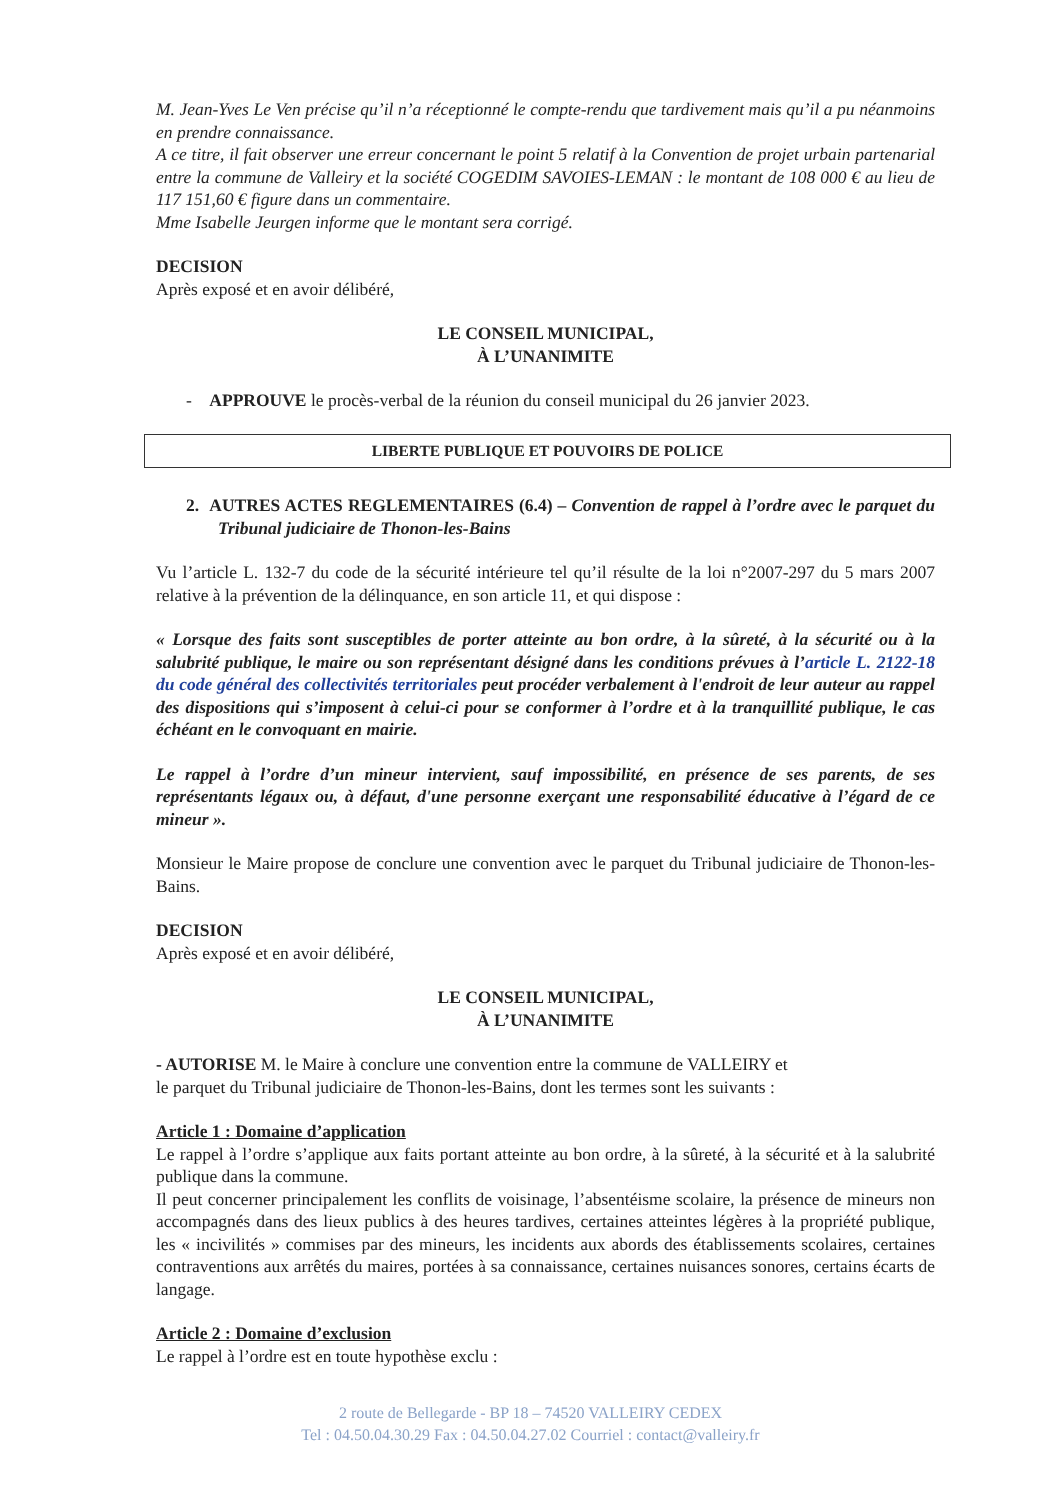M. Jean-Yves Le Ven précise qu’il n’a réceptionné le compte-rendu que tardivement mais qu’il a pu néanmoins en prendre connaissance.
A ce titre, il fait observer une erreur concernant le point 5 relatif à la Convention de projet urbain partenarial entre la commune de Valleiry et la société COGEDIM SAVOIES-LEMAN : le montant de 108 000 € au lieu de 117 151,60 € figure dans un commentaire.
Mme Isabelle Jeurgen informe que le montant sera corrigé.
DECISION
Après exposé et en avoir délibéré,
LE CONSEIL MUNICIPAL,
À L’UNANIMITE
- APPROUVE le procès-verbal de la réunion du conseil municipal du 26 janvier 2023.
LIBERTE PUBLIQUE ET POUVOIRS DE POLICE
2. AUTRES ACTES REGLEMENTAIRES (6.4) – Convention de rappel à l’ordre avec le parquet du Tribunal judiciaire de Thonon-les-Bains
Vu l’article L. 132-7 du code de la sécurité intérieure tel qu’il résulte de la loi n°2007-297 du 5 mars 2007 relative à la prévention de la délinquance, en son article 11, et qui dispose :
« Lorsque des faits sont susceptibles de porter atteinte au bon ordre, à la sûreté, à la sécurité ou à la salubrité publique, le maire ou son représentant désigné dans les conditions prévues à l’article L. 2122-18 du code général des collectivités territoriales peut procéder verbalement à l'endroit de leur auteur au rappel des dispositions qui s’imposent à celui-ci pour se conformer à l’ordre et à la tranquillité publique, le cas échéant en le convoquant en mairie.
Le rappel à l’ordre d’un mineur intervient, sauf impossibilité, en présence de ses parents, de ses représentants légaux ou, à défaut, d'une personne exerçant une responsabilité éducative à l’égard de ce mineur ».
Monsieur le Maire propose de conclure une convention avec le parquet du Tribunal judiciaire de Thonon-les-Bains.
DECISION
Après exposé et en avoir délibéré,
LE CONSEIL MUNICIPAL,
À L’UNANIMITE
- AUTORISE M. le Maire à conclure une convention entre la commune de VALLEIRY et
le parquet du Tribunal judiciaire de Thonon-les-Bains, dont les termes sont les suivants :
Article 1 : Domaine d’application
Le rappel à l’ordre s’applique aux faits portant atteinte au bon ordre, à la sûreté, à la sécurité et à la salubrité publique dans la commune.
Il peut concerner principalement les conflits de voisinage, l’absentéisme scolaire, la présence de mineurs non accompagnés dans des lieux publics à des heures tardives, certaines atteintes légères à la propriété publique, les « incivilités » commises par des mineurs, les incidents aux abords des établissements scolaires, certaines contraventions aux arrêtés du maires, portées à sa connaissance, certaines nuisances sonores, certains écarts de langage.
Article 2 : Domaine d’exclusion
Le rappel à l’ordre est en toute hypothèse exclu :
2 route de Bellegarde - BP 18 – 74520 VALLEIRY CEDEX
Tel : 04.50.04.30.29 Fax : 04.50.04.27.02 Courriel : contact@valleiry.fr